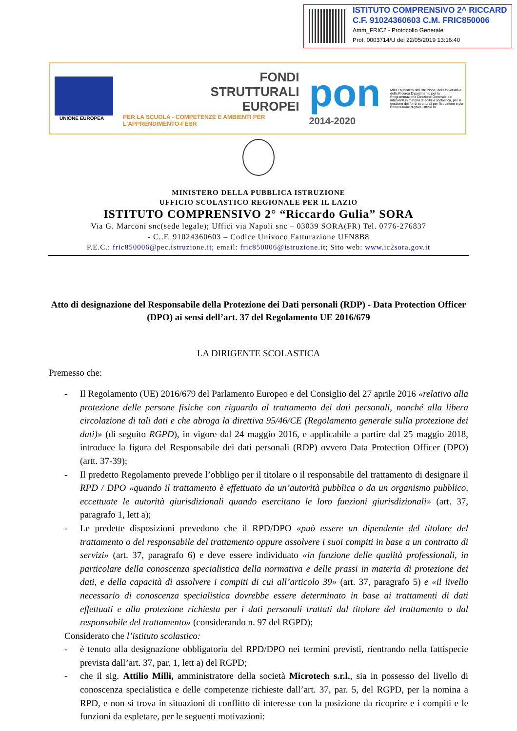ISTITUTO COMPRENSIVO 2^ RICCARD
C.F. 91024360603 C.M. FRIC850006
Amm_FRIC2 - Protocollo Generale
Prot. 0003714/U del 22/05/2019 13:16:40
UNIONE EUROPEA
FONDI
STRUTTURALI
EUROPEI
PER LA SCUOLA - COMPETENZE E AMBIENTI PER L'APPRENDIMENTO-FESR
pon
2014-2020
MIUR Ministero dell'Istruzione, dell'Università e della Ricerca Dipartimento per la Programmazione Direzione Generale per interventi in materia di edilizia scolastica, per la gestione dei fondi strutturali per l'istruzione e per l'innovazione digitale Ufficio IV
MINISTERO DELLA PUBBLICA ISTRUZIONE
UFFICIO SCOLASTICO REGIONALE PER IL LAZIO
ISTITUTO COMPRENSIVO 2° “Riccardo Gulia” SORA
Via G. Marconi snc(sede legale); Uffici via Napoli snc – 03039 SORA(FR) Tel. 0776-276837
- C..F. 91024360603 – Codice Univoco Fatturazione UFN8B8
P.E.C.: fric850006@pec.istruzione.it; email: fric850006@istruzione.it; Sito web: www.ic2sora.gov.it
Atto di designazione del Responsabile della Protezione dei Dati personali (RDP) - Data Protection Officer (DPO) ai sensi dell’art. 37 del Regolamento UE 2016/679
LA DIRIGENTE SCOLASTICA
Premesso che:
- Il Regolamento (UE) 2016/679 del Parlamento Europeo e del Consiglio del 27 aprile 2016 «relativo alla protezione delle persone fisiche con riguardo al trattamento dei dati personali, nonché alla libera circolazione di tali dati e che abroga la direttiva 95/46/CE (Regolamento generale sulla protezione dei dati)» (di seguito RGPD), in vigore dal 24 maggio 2016, e applicabile a partire dal 25 maggio 2018, introduce la figura del Responsabile dei dati personali (RDP) ovvero Data Protection Officer (DPO) (artt. 37-39);
- Il predetto Regolamento prevede l’obbligo per il titolare o il responsabile del trattamento di designare il RPD / DPO «quando il trattamento è effettuato da un’autorità pubblica o da un organismo pubblico, eccettuate le autorità giurisdizionali quando esercitano le loro funzioni giurisdizionali» (art. 37, paragrafo 1, lett a);
- Le predette disposizioni prevedono che il RPD/DPO «può essere un dipendente del titolare del trattamento o del responsabile del trattamento oppure assolvere i suoi compiti in base a un contratto di servizi» (art. 37, paragrafo 6) e deve essere individuato «in funzione delle qualità professionali, in particolare della conoscenza specialistica della normativa e delle prassi in materia di protezione dei dati, e della capacità di assolvere i compiti di cui all’articolo 39» (art. 37, paragrafo 5) e «il livello necessario di conoscenza specialistica dovrebbe essere determinato in base ai trattamenti di dati effettuati e alla protezione richiesta per i dati personali trattati dal titolare del trattamento o dal responsabile del trattamento» (considerando n. 97 del RGPD);
Considerato che l’istituto scolastico:
- è tenuto alla designazione obbligatoria del RPD/DPO nei termini previsti, rientrando nella fattispecie prevista dall’art. 37, par. 1, lett a) del RGPD;
- che il sig. Attilio Milli, amministratore della società Microtech s.r.l., sia in possesso del livello di conoscenza specialistica e delle competenze richieste dall’art. 37, par. 5, del RGPD, per la nomina a RPD, e non si trova in situazioni di conflitto di interesse con la posizione da ricoprire e i compiti e le funzioni da espletare, per le seguenti motivazioni: